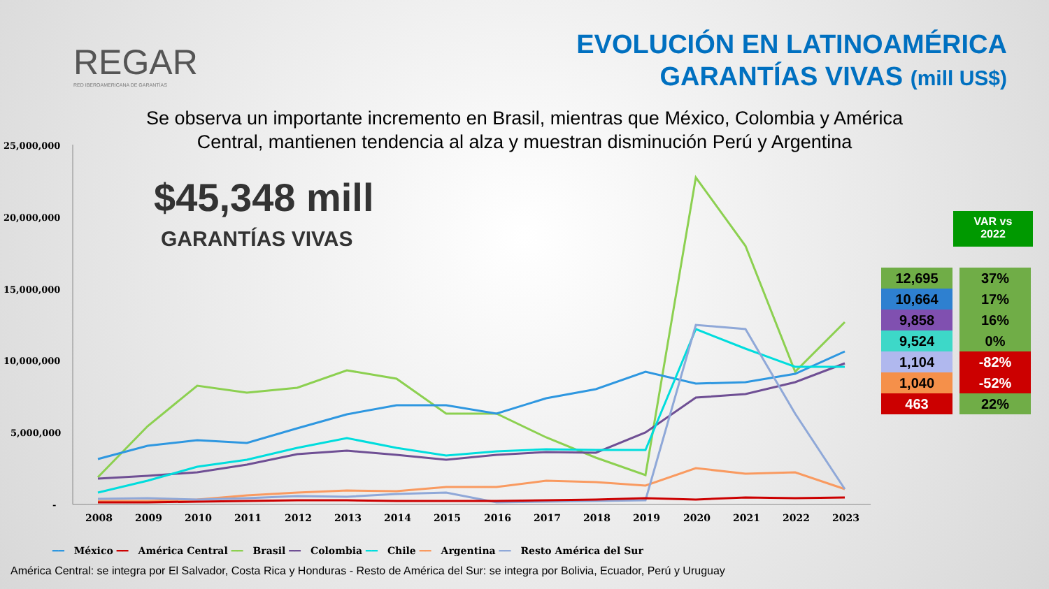REGAR
RED IBEROAMERICANA DE GARANTÍAS
EVOLUCIÓN EN LATINOAMÉRICA
GARANTÍAS VIVAS (mill US$)
Se observa un importante incremento en Brasil, mientras que México, Colombia y América Central, mantienen tendencia al alza y muestran disminución Perú y Argentina
$45,348 mill
GARANTÍAS VIVAS
25,000,000
20,000,000
15,000,000
10,000,000
5,000,000
-
2008
2009
2010
2011
2012
2013
2014
2015
2016
2017
2018
2019
2020
2021
2022
2023
VAR vs
2022
| 12,695 | 37% |
| 10,664 | 17% |
| 9,858 | 16% |
| 9,524 | 0% |
| 1,104 | -82% |
| 1,040 | -52% |
| 463 | 22% |
━━ México ━━ América Central ━━ Brasil ━━ Colombia ━━ Chile ━━ Argentina ━━ Resto América del Sur
América Central: se integra por El Salvador, Costa Rica y Honduras - Resto de América del Sur: se integra por Bolivia, Ecuador, Perú y Uruguay